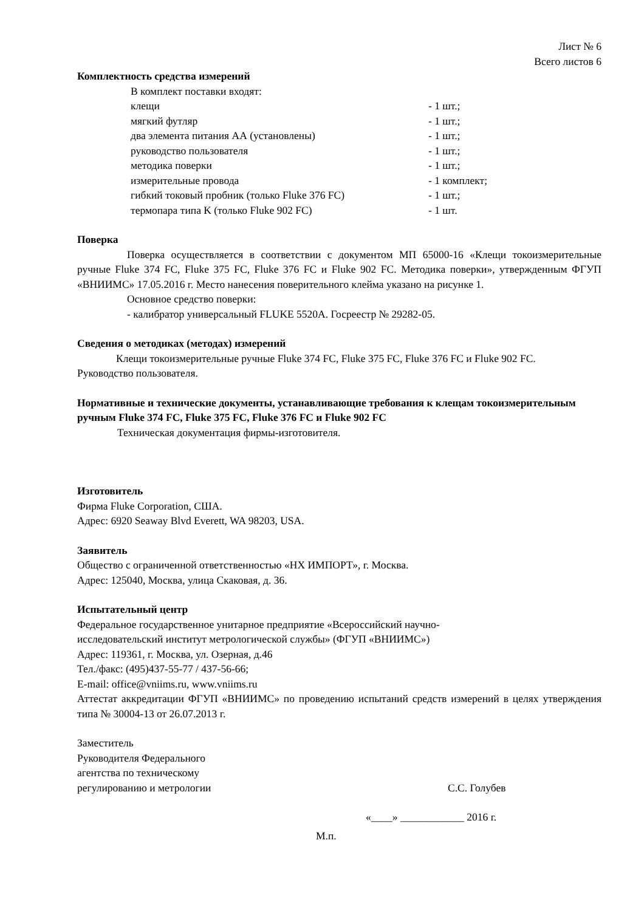Лист № 6
Всего листов 6
Комплектность средства измерений
В комплект поставки входят:
клещи - 1 шт.;
мягкий футляр - 1 шт.;
два элемента питания АА (установлены) - 1 шт.;
руководство пользователя - 1 шт.;
методика поверки - 1 шт.;
измерительные провода - 1 комплект;
гибкий токовый пробник (только Fluke 376 FC) - 1 шт.;
термопара типа K (только Fluke 902 FC) - 1 шт.
Поверка
Поверка осуществляется в соответствии с документом МП 65000-16 «Клещи токоизмерительные ручные Fluke 374 FC, Fluke 375 FC, Fluke 376 FC и Fluke 902 FC. Методика поверки», утвержденным ФГУП «ВНИИМС» 17.05.2016 г. Место нанесения поверительного клейма указано на рисунке 1.
Основное средство поверки:
- калибратор универсальный FLUKE 5520A. Госреестр № 29282-05.
Сведения о методиках (методах) измерений
Клещи токоизмерительные ручные Fluke 374 FC, Fluke 375 FC, Fluke 376 FC и Fluke 902 FC. Руководство пользователя.
Нормативные и технические документы, устанавливающие требования к клещам токоизмерительным ручным Fluke 374 FC, Fluke 375 FC, Fluke 376 FC и Fluke 902 FC
Техническая документация фирмы-изготовителя.
Изготовитель
Фирма Fluke Corporation, США.
Адрес: 6920 Seaway Blvd Everett, WA 98203, USA.
Заявитель
Общество с ограниченной ответственностью «НХ ИМПОРТ», г. Москва.
Адрес: 125040, Москва, улица Скаковая, д. 36.
Испытательный центр
Федеральное государственное унитарное предприятие «Всероссийский научно-
исследовательский институт метрологической службы» (ФГУП «ВНИИМС»)
Адрес: 119361, г. Москва, ул. Озерная, д.46
Тел./факс: (495)437-55-77 / 437-56-66;
E-mail: office@vniims.ru, www.vniims.ru
Аттестат аккредитации ФГУП «ВНИИМС» по проведению испытаний средств измерений в целях утверждения типа № 30004-13 от 26.07.2013 г.
Заместитель
Руководителя Федерального
агентства по техническому
регулированию и метрологии С.С. Голубев
«____» ____________ 2016 г.
М.п.